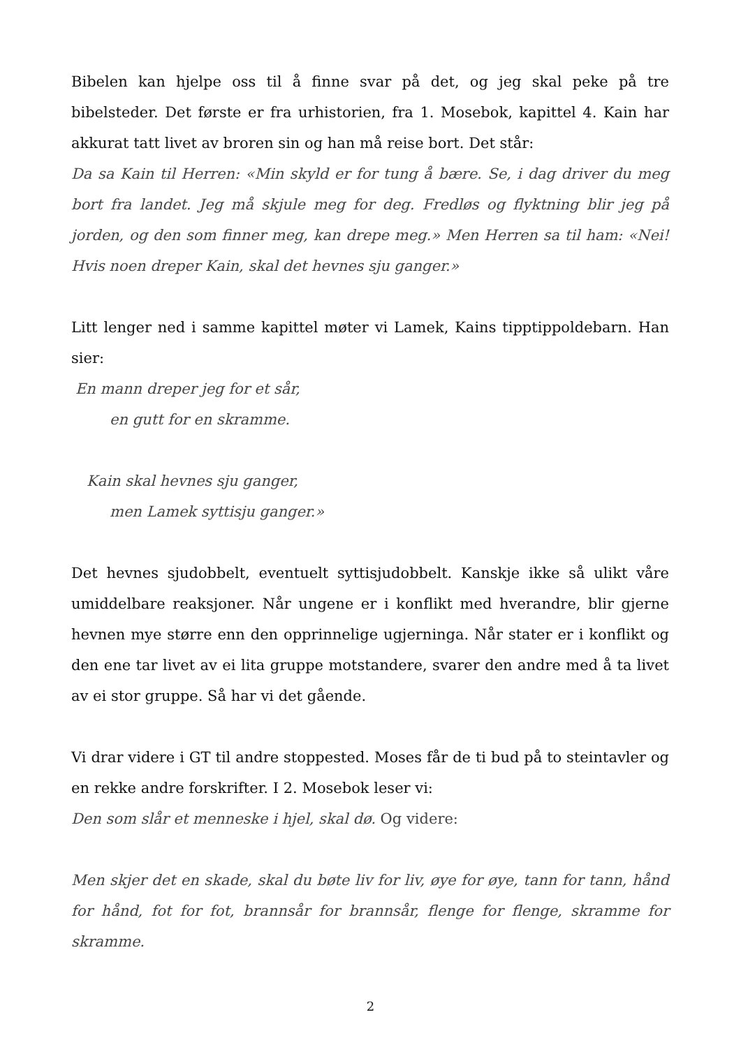Bibelen kan hjelpe oss til å finne svar på det, og jeg skal peke på tre bibelsteder. Det første er fra urhistorien, fra 1. Mosebok, kapittel 4. Kain har akkurat tatt livet av broren sin og han må reise bort. Det står:
Da sa Kain til Herren: «Min skyld er for tung å bære. Se, i dag driver du meg bort fra landet. Jeg må skjule meg for deg. Fredløs og flyktning blir jeg på jorden, og den som finner meg, kan drepe meg.» Men Herren sa til ham: «Nei! Hvis noen dreper Kain, skal det hevnes sju ganger.»
Litt lenger ned i samme kapittel møter vi Lamek, Kains tipptippoldebarn. Han sier:
En mann dreper jeg for et sår,
en gutt for en skramme.
Kain skal hevnes sju ganger,
men Lamek syttisju ganger.»
Det hevnes sjudobbelt, eventuelt syttisjudobbelt. Kanskje ikke så ulikt våre umiddelbare reaksjoner. Når ungene er i konflikt med hverandre, blir gjerne hevnen mye større enn den opprinnelige ugjerninga. Når stater er i konflikt og den ene tar livet av ei lita gruppe motstandere, svarer den andre med å ta livet av ei stor gruppe. Så har vi det gående.
Vi drar videre i GT til andre stoppested. Moses får de ti bud på to steintavler og en rekke andre forskrifter. I 2. Mosebok leser vi:
Den som slår et menneske i hjel, skal dø. Og videre:
Men skjer det en skade, skal du bøte liv for liv, øye for øye, tann for tann, hånd for hånd, fot for fot, brannsår for brannsår, flenge for flenge, skramme for skramme.
2